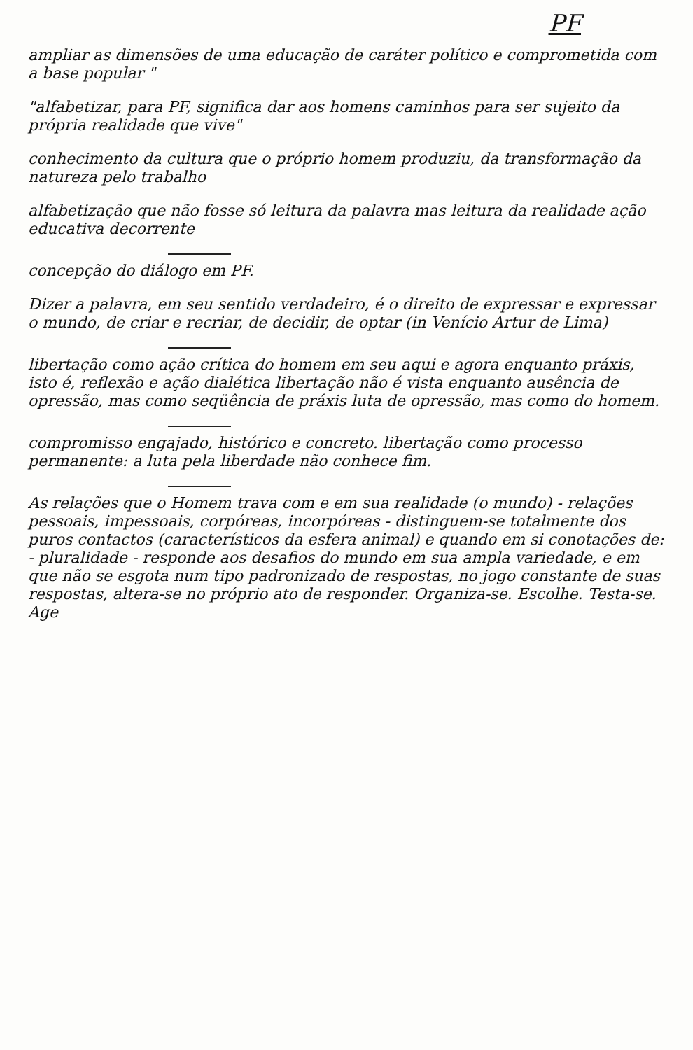PF
ampliar as dimensões de uma educação de caráter político e comprometida com a base popular "
"alfabetizar, para PF, significa dar aos homens caminhos para ser sujeito da própria realidade que vive"
conhecimento da cultura que o próprio homem produziu, da transformação da natureza pelo trabalho
alfabetização que não fosse só leitura da palavra mas leitura da realidade ação educativa decorrente
concepção do diálogo em PF.
Dizer a palavra, em seu sentido verdadeiro, é o direito de expressar e expressar o mundo, de criar e recriar, de decidir, de optar (in Venício Artur de Lima)
libertação como ação crítica do homem em seu aqui e agora enquanto práxis, isto é, reflexão e ação dialética libertação não é vista enquanto ausência de opressão, mas como seqüência de práxis luta de opressão, mas como do homem.
compromisso engajado, histórico e concreto. libertação como processo permanente: a luta pela liberdade não conhece fim.
As relações que o Homem trava com e em sua realidade (o mundo) - relações pessoais, impessoais, corpóreas, incorpóreas - distinguem-se totalmente dos puros contactos (característicos da esfera animal) e quando em si conotações de: - pluralidade - responde aos desafios do mundo em sua ampla variedade, e em que não se esgota num tipo padronizado de respostas, no jogo constante de suas respostas, altera-se no próprio ato de responder. Organiza-se. Escolhe. Testa-se. Age